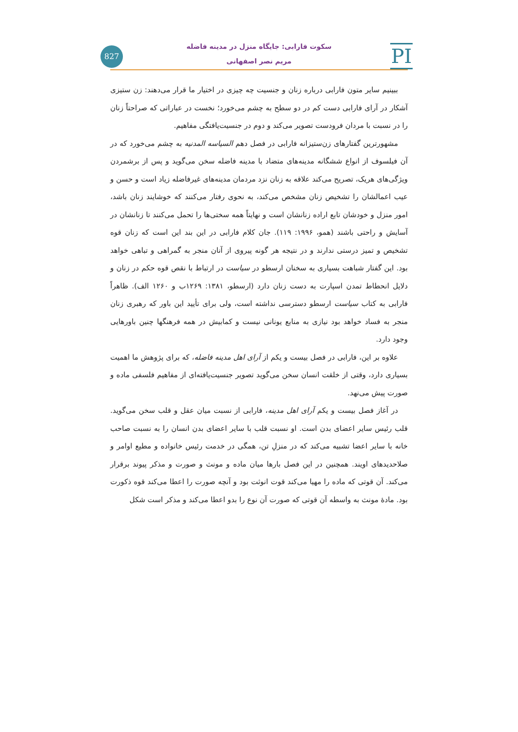827
PI
سکوت فارابی: جایگاه منزل در مدینه فاضله
مریم نصر اصفهانی
ببینیم سایر متون فارابی درباره زنان و جنسیت چه چیزی در اختیار ما قرار می‌دهند: زن ستیزی آشکار در آرای فارابی دست کم در دو سطح به چشم می‌خورد؛ نخست در عباراتی که صراحتاً زنان را در نسبت با مردان فرودست تصویر می‌کند و دوم در جنسیت‌یافتگی مفاهیم.
مشهورترین گفتارهای زن‌ستیزانه فارابی در فصل دهم السیاسه المدنیه به چشم می‌خورد که در آن فیلسوف از انواع ششگانه مدینه‌های متضاد با مدینه فاضله سخن می‌گوید و پس از برشمردن ویژگی‌های هریک، تصریح می‌کند علاقه به زنان نزد مردمان مدینه‌های غیرفاضله زیاد است و حسن و عیب اعمالشان را تشخیص زنان مشخص می‌کند، به نحوی رفتار می‌کنند که خوشایند زنان باشد، امور منزل و خودشان تابع اراده زنانشان است و نهایتاً همه سختی‌ها را تحمل می‌کنند تا زنانشان در آسایش و راحتی باشند (همو، ۱۹۹۶: ۱۱۹). جان کلام فارابی در این بند این است که زنان قوه تشخیص و تمیز درستی ندارند و در نتیجه هر گونه پیروی از آنان منجر به گمراهی و تباهی خواهد بود. این گفتار شباهت بسیاری به سخنان ارسطو در سیاست در ارتباط با نقص قوه حکم در زنان و دلایل انحطاط تمدن اسپارت به دست زنان دارد (ارسطو، ۱۳۸۱: ۱۲۶۹ب و ۱۲۶۰ الف). ظاهراً فارابی به کتاب سیاست ارسطو دسترسی نداشته است، ولی برای تأیید این باور که رهبری زنان منجر به فساد خواهد بود نیازی به منابع یونانی نیست و کمابیش در همه فرهنگها چنین باورهایی وجود دارد.
علاوه بر این، فارابی در فصل بیست و یکم از آرای اهل مدینه فاضله، که برای پژوهش ما اهمیت بسیاری دارد، وقتی از خلقت انسان سخن می‌گوید تصویر جنسیت‌یافته‌ای از مفاهیم فلسفی ماده و صورت پیش می‌نهد.
در آغاز فصل بیست و یکم آرای اهل مدینه، فارابی از نسبت میان عقل و قلب سخن می‌گوید. قلب رئیس سایر اعضای بدن است. او نسبت قلب با سایر اعضای بدن انسان را به نسبت صاحب خانه با سایر اعضا تشبیه می‌کند که در منزلِ تن، همگی در خدمت رئیس خانواده و مطیع اوامر و صلاحدیدهای اویند. همچنین در این فصل بارها میان ماده و مونث و صورت و مذکر پیوند برقرار می‌کند. آن قوتی که ماده را مهیا می‌کند قوت انوثت بود و آنچه صورت را اعطا می‌کند قوه ذکورت بود. مادهٔ مونث به واسطه آن قوتی که صورت آن نوع را بدو اعطا می‌کند و مذکر است شکل